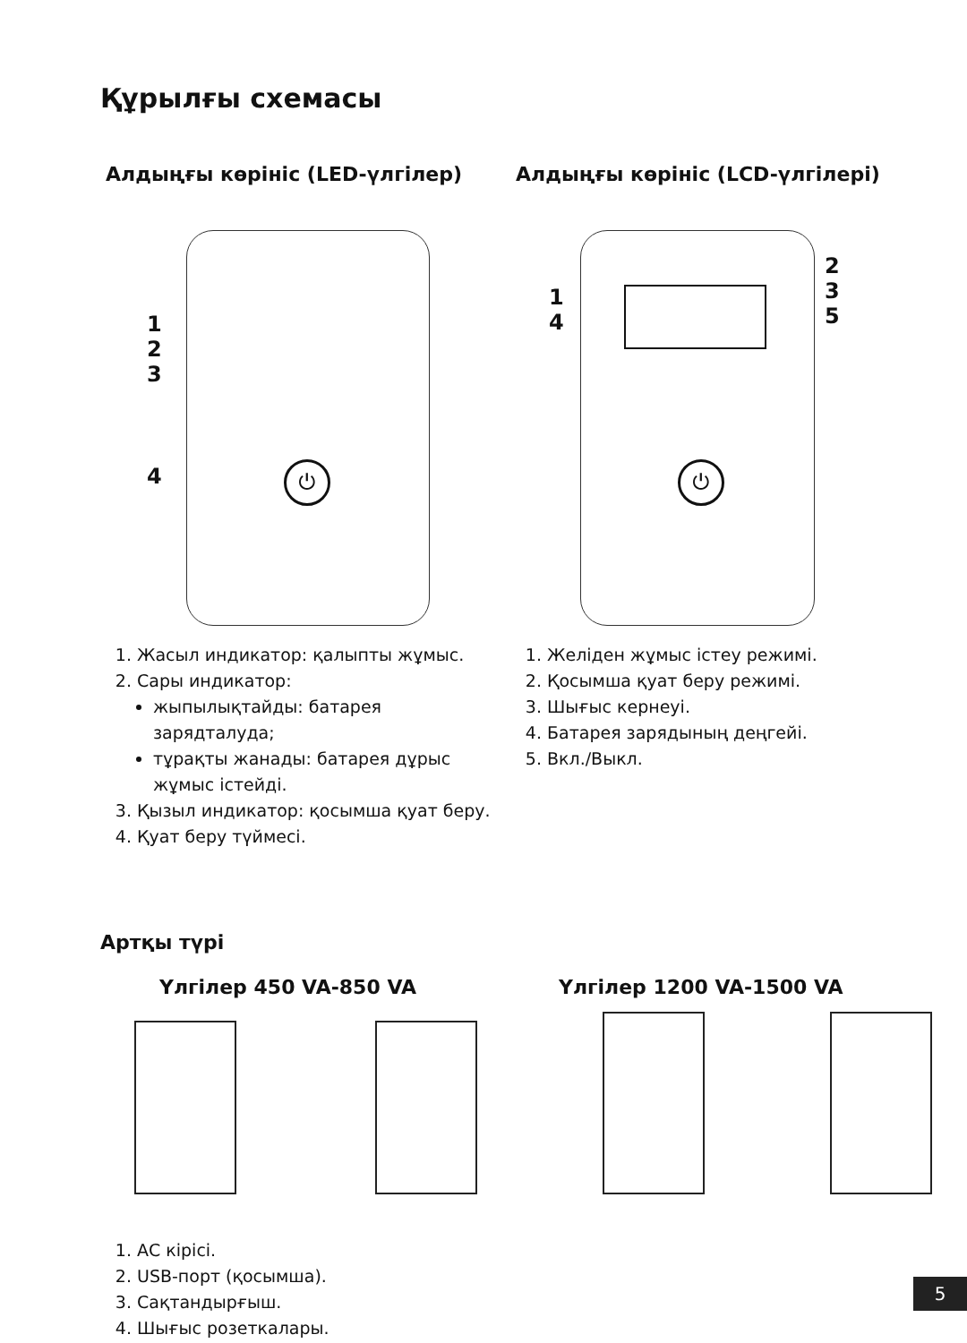Құрылғы схемасы
Алдыңғы көрініс (LED-үлгілер)
1
2
3
4 ⏻
1. Жасыл индикатор: қалыпты жұмыс.
2. Сары индикатор:
жыпылықтайды: батарея зарядталуда;
тұрақты жанады: батарея дұрыс жұмыс істейді.
3. Қызыл индикатор: қосымша қуат беру.
4. Қуат беру түймесі.
Алдыңғы көрініс (LCD-үлгілері)
1
4
2
3
5
⏻
1. Желіден жұмыс істеу режимі.
2. Қосымша қуат беру режимі.
3. Шығыс кернеуі.
4. Батарея зарядының деңгейі.
5. Вкл./Выкл.
Артқы түрі
Үлгілер 450 VA-850 VA Үлгілер 1200 VA-1500 VA
1. АС кірісі.
2. USB-порт (қосымша).
3. Сақтандырғыш.
4. Шығыс розеткалары.
5